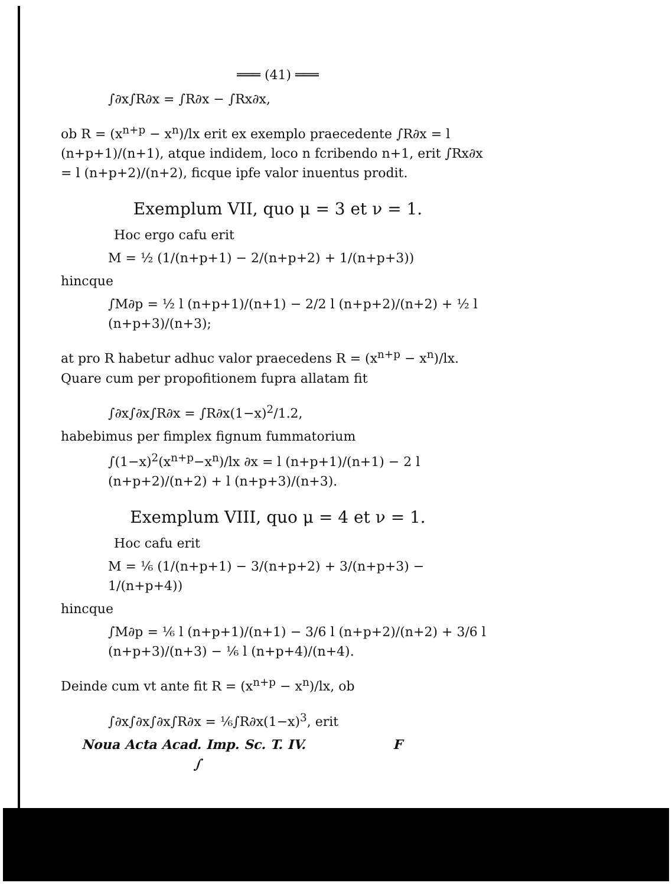═══ (41) ═══
∫∂x∫R∂x = ∫R∂x − ∫Rx∂x,
ob R = (x<sup>n+p</sup> − x<sup>n</sup>)/lx erit ex exemplo praecedente ∫R∂x = l (n+p+1)/(n+1), atque indidem, loco n fcribendo n+1, erit ∫Rx∂x = l (n+p+2)/(n+2), ficque ipfe valor inuentus prodit.
Exemplum VII, quo μ = 3 et ν = 1.
Hoc ergo cafu erit
M = ½ (1/(n+p+1) − 2/(n+p+2) + 1/(n+p+3))
hincque
∫M∂p = ½ l (n+p+1)/(n+1) − 2/2 l (n+p+2)/(n+2) + ½ l (n+p+3)/(n+3);
at pro R habetur adhuc valor praecedens R = (x<sup>n+p</sup> − x<sup>n</sup>)/lx. Quare cum per propofitionem fupra allatam fit
∫∂x∫∂x∫R∂x = ∫R∂x(1−x)<sup>2</sup>/1.2,
habebimus per fimplex fignum fummatorium
∫(1−x)<sup>2</sup>(x<sup>n+p</sup>−x<sup>n</sup>)/lx ∂x = l (n+p+1)/(n+1) − 2 l (n+p+2)/(n+2) + l (n+p+3)/(n+3).
Exemplum VIII, quo μ = 4 et ν = 1.
Hoc cafu erit
M = ⅙ (1/(n+p+1) − 3/(n+p+2) + 3/(n+p+3) − 1/(n+p+4))
hincque
∫M∂p = ⅙ l (n+p+1)/(n+1) − 3/6 l (n+p+2)/(n+2) + 3/6 l (n+p+3)/(n+3) − ⅙ l (n+p+4)/(n+4).
Deinde cum vt ante fit R = (x<sup>n+p</sup> − x<sup>n</sup>)/lx, ob
∫∂x∫∂x∫∂x∫R∂x = ⅙∫R∂x(1−x)<sup>3</sup>, erit
Noua Acta Acad. Imp. Sc. T. IV. F ∫